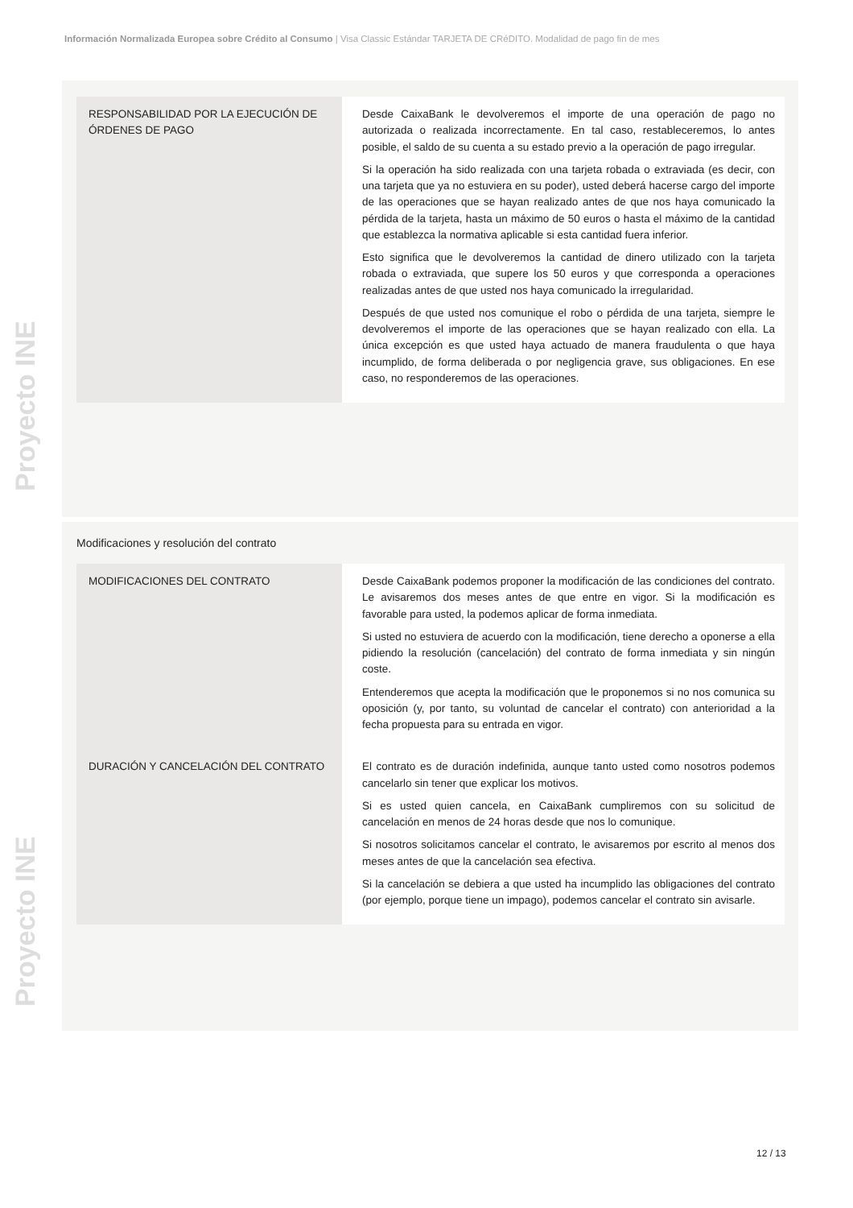Información Normalizada Europea sobre Crédito al Consumo | Visa Classic Estándar TARJETA DE CRéDITO. Modalidad de pago fin de mes
Proyecto INE
Proyecto INE
| RESPONSABILIDAD POR LA EJECUCIÓN DE ÓRDENES DE PAGO | Desde CaixaBank le devolveremos el importe de una operación de pago no autorizada o realizada incorrectamente. En tal caso, restableceremos, lo antes posible, el saldo de su cuenta a su estado previo a la operación de pago irregular. Si la operación ha sido realizada con una tarjeta robada o extraviada (es decir, con una tarjeta que ya no estuviera en su poder), usted deberá hacerse cargo del importe de las operaciones que se hayan realizado antes de que nos haya comunicado la pérdida de la tarjeta, hasta un máximo de 50 euros o hasta el máximo de la cantidad que establezca la normativa aplicable si esta cantidad fuera inferior. Esto significa que le devolveremos la cantidad de dinero utilizado con la tarjeta robada o extraviada, que supere los 50 euros y que corresponda a operaciones realizadas antes de que usted nos haya comunicado la irregularidad. Después de que usted nos comunique el robo o pérdida de una tarjeta, siempre le devolveremos el importe de las operaciones que se hayan realizado con ella. La única excepción es que usted haya actuado de manera fraudulenta o que haya incumplido, de forma deliberada o por negligencia grave, sus obligaciones. En ese caso, no responderemos de las operaciones. |
Modificaciones y resolución del contrato
| MODIFICACIONES DEL CONTRATO | Desde CaixaBank podemos proponer la modificación de las condiciones del contrato. Le avisaremos dos meses antes de que entre en vigor. Si la modificación es favorable para usted, la podemos aplicar de forma inmediata. Si usted no estuviera de acuerdo con la modificación, tiene derecho a oponerse a ella pidiendo la resolución (cancelación) del contrato de forma inmediata y sin ningún coste. Entenderemos que acepta la modificación que le proponemos si no nos comunica su oposición (y, por tanto, su voluntad de cancelar el contrato) con anterioridad a la fecha propuesta para su entrada en vigor. |
| DURACIÓN Y CANCELACIÓN DEL CONTRATO | El contrato es de duración indefinida, aunque tanto usted como nosotros podemos cancelarlo sin tener que explicar los motivos. Si es usted quien cancela, en CaixaBank cumpliremos con su solicitud de cancelación en menos de 24 horas desde que nos lo comunique. Si nosotros solicitamos cancelar el contrato, le avisaremos por escrito al menos dos meses antes de que la cancelación sea efectiva. Si la cancelación se debiera a que usted ha incumplido las obligaciones del contrato (por ejemplo, porque tiene un impago), podemos cancelar el contrato sin avisarle. |
12 / 13